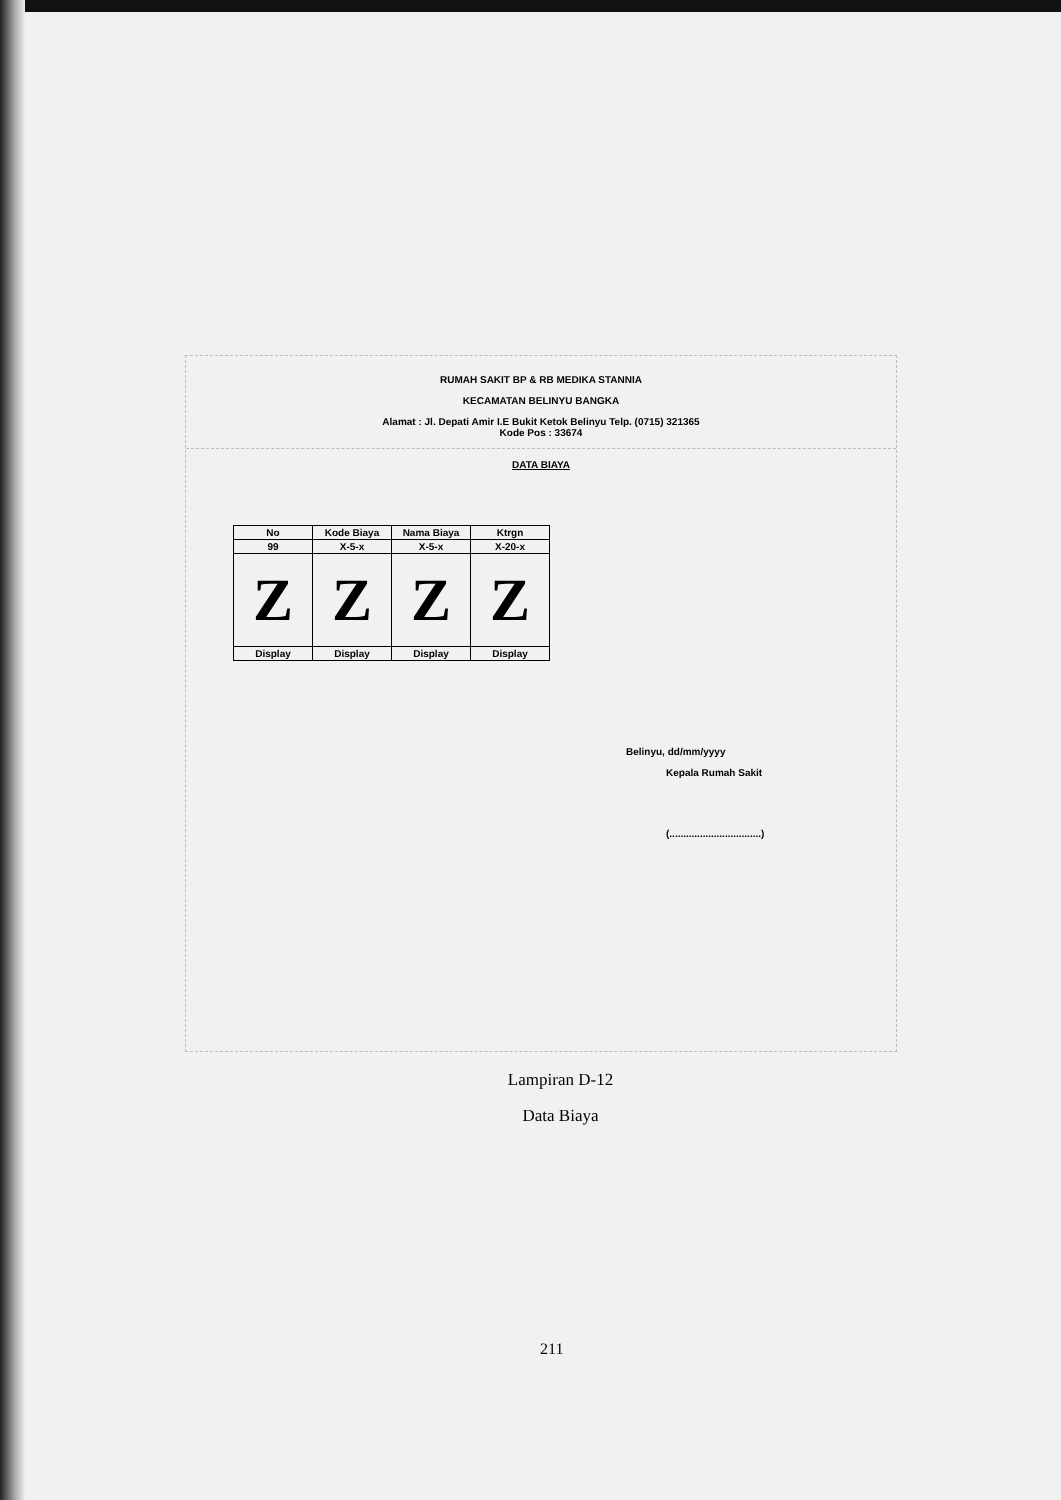RUMAH SAKIT BP & RB MEDIKA STANNIA
KECAMATAN BELINYU BANGKA
Alamat : Jl. Depati Amir I.E Bukit Ketok Belinyu Telp. (0715) 321365
Kode Pos : 33674
DATA BIAYA
| No | Kode Biaya | Nama Biaya | Ktrgn |
| --- | --- | --- | --- |
| 99 | X-5-x | X-5-x | X-20-x |
| Z | Z | Z | Z |
| Display | Display | Display | Display |
Belinyu, dd/mm/yyyy
Kepala Rumah Sakit
(.................................)
Lampiran D-12
Data Biaya
211